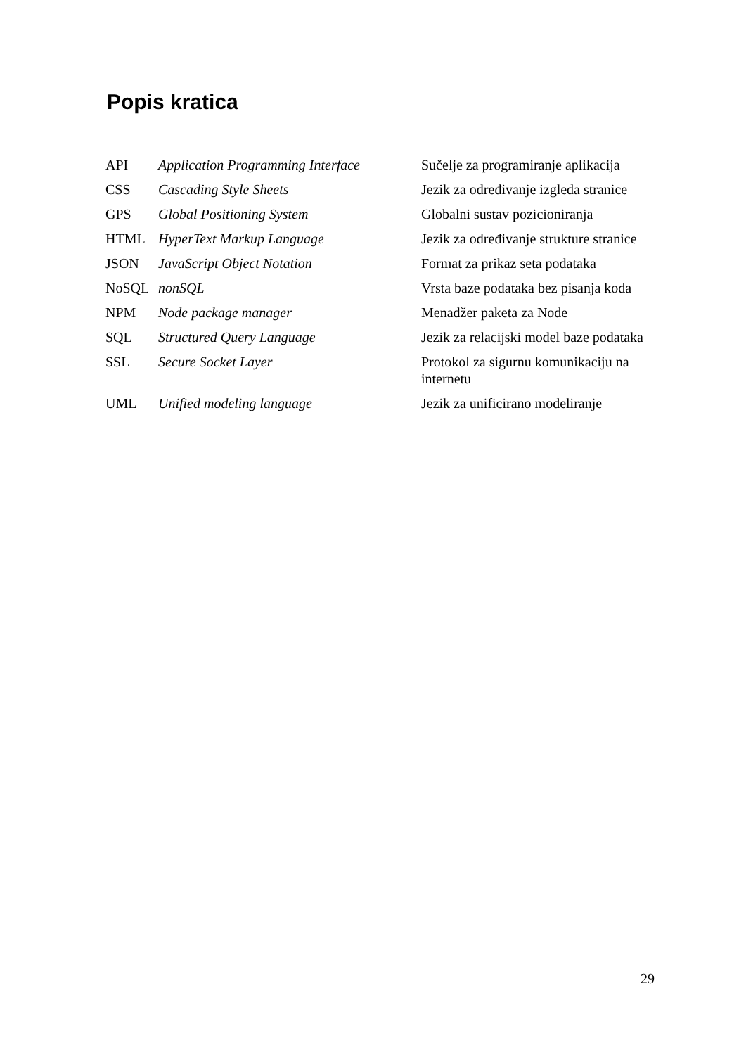Popis kratica
| API | Application Programming Interface | Sučelje za programiranje aplikacija |
| CSS | Cascading Style Sheets | Jezik za određivanje izgleda stranice |
| GPS | Global Positioning System | Globalni sustav pozicioniranja |
| HTML | HyperText Markup Language | Jezik za određivanje strukture stranice |
| JSON | JavaScript Object Notation | Format za prikaz seta podataka |
| NoSQL | nonSQL | Vrsta baze podataka bez pisanja koda |
| NPM | Node package manager | Menadžer paketa za Node |
| SQL | Structured Query Language | Jezik za relacijski model baze podataka |
| SSL | Secure Socket Layer | Protokol za sigurnu komunikaciju na internetu |
| UML | Unified modeling language | Jezik za unificirano modeliranje |
29